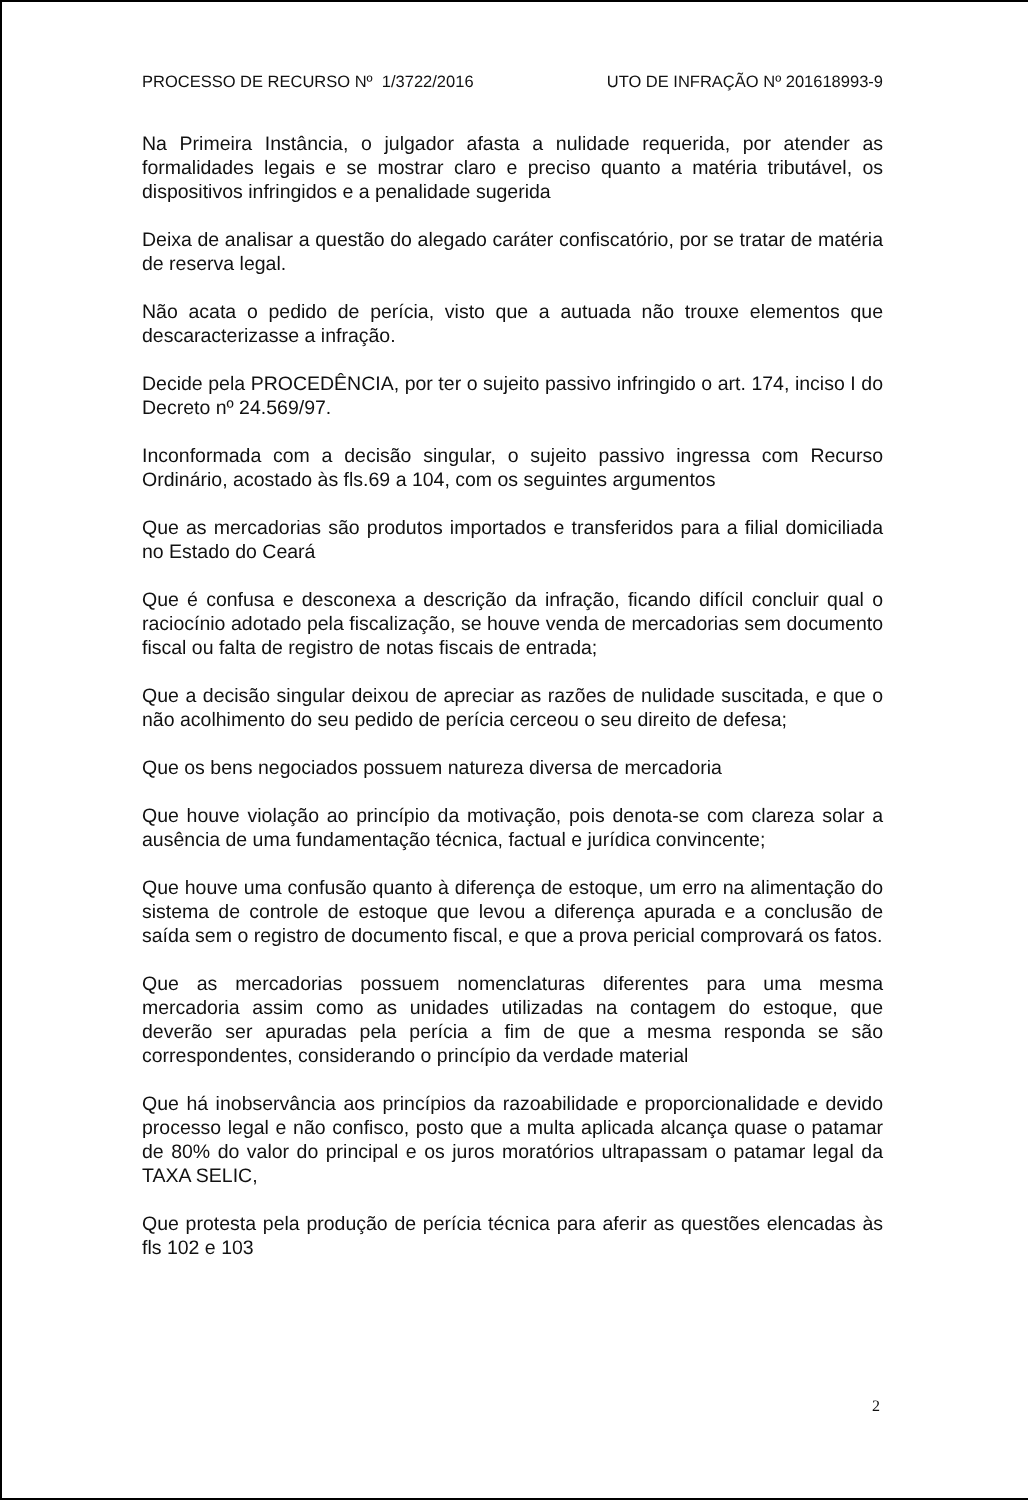PROCESSO DE RECURSO Nº 1/3722/2016 UTO DE INFRAÇÃO Nº 201618993-9
Na Primeira Instância, o julgador afasta a nulidade requerida, por atender as formalidades legais e se mostrar claro e preciso quanto a matéria tributável, os dispositivos infringidos e a penalidade sugerida
Deixa de analisar a questão do alegado caráter confiscatório, por se tratar de matéria de reserva legal.
Não acata o pedido de perícia, visto que a autuada não trouxe elementos que descaracterizasse a infração.
Decide pela PROCEDÊNCIA, por ter o sujeito passivo infringido o art. 174, inciso I do Decreto nº 24.569/97.
Inconformada com a decisão singular, o sujeito passivo ingressa com Recurso Ordinário, acostado às fls.69 a 104, com os seguintes argumentos
Que as mercadorias são produtos importados e transferidos para a filial domiciliada no Estado do Ceará
Que é confusa e desconexa a descrição da infração, ficando difícil concluir qual o raciocínio adotado pela fiscalização, se houve venda de mercadorias sem documento fiscal ou falta de registro de notas fiscais de entrada;
Que a decisão singular deixou de apreciar as razões de nulidade suscitada, e que o não acolhimento do seu pedido de perícia cerceou o seu direito de defesa;
Que os bens negociados possuem natureza diversa de mercadoria
Que houve violação ao princípio da motivação, pois denota-se com clareza solar a ausência de uma fundamentação técnica, factual e jurídica convincente;
Que houve uma confusão quanto à diferença de estoque, um erro na alimentação do sistema de controle de estoque que levou a diferença apurada e a conclusão de saída sem o registro de documento fiscal, e que a prova pericial comprovará os fatos.
Que as mercadorias possuem nomenclaturas diferentes para uma mesma mercadoria assim como as unidades utilizadas na contagem do estoque, que deverão ser apuradas pela perícia a fim de que a mesma responda se são correspondentes, considerando o princípio da verdade material
Que há inobservância aos princípios da razoabilidade e proporcionalidade e devido processo legal e não confisco, posto que a multa aplicada alcança quase o patamar de 80% do valor do principal e os juros moratórios ultrapassam o patamar legal da TAXA SELIC,
Que protesta pela produção de perícia técnica para aferir as questões elencadas às fls 102 e 103
2